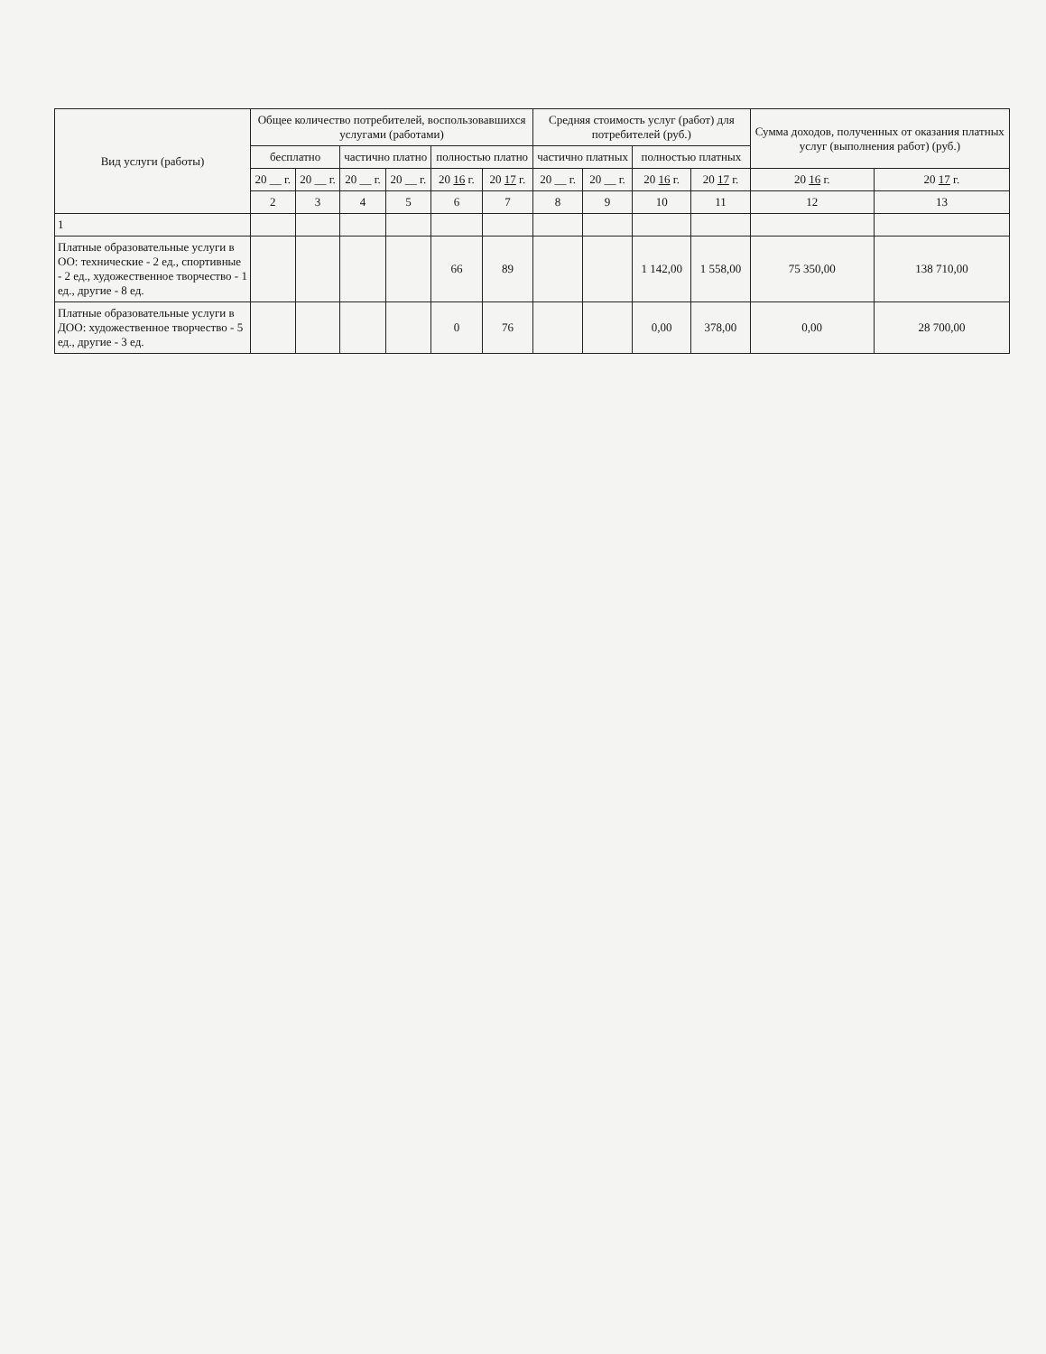| Вид услуги (работы) | Общее количество потребителей, воспользовавшихся услугами (работами) | | | | | | Средняя стоимость услуг (работ) для потребителей (руб.) | | | | Сумма доходов, полученных от оказания платных услуг (выполнения работ) (руб.) | |
| --- | --- | --- | --- | --- | --- | --- | --- | --- | --- | --- | --- | --- |
| | бесплатно | | частично платно | | полностью платно | | частично платных | | полностью платных | | | |
| | 20 __ г. | 20 __ г. | 20 __ г. | 20 __ г. | 20 16 г. | 20 17 г. | 20 __ г. | 20 __ г. | 20 16 г. | 20 17 г. | 20 16 г. | 20 17 г. |
| | 2 | 3 | 4 | 5 | 6 | 7 | 8 | 9 | 10 | 11 | 12 | 13 |
| 1 | | | | | | | | | | | | |
| Платные образовательные услуги в ОО: технические - 2 ед., спортивные - 2 ед., художественное творчество - 1 ед., другие - 8 ед. | | | | | 66 | 89 | | | 1 142,00 | 1 558,00 | 75 350,00 | 138 710,00 |
| Платные образовательные услуги в ДОО: художественное творчество - 5 ед., другие - 3 ед. | | | | | 0 | 76 | | | 0,00 | 378,00 | 0,00 | 28 700,00 |